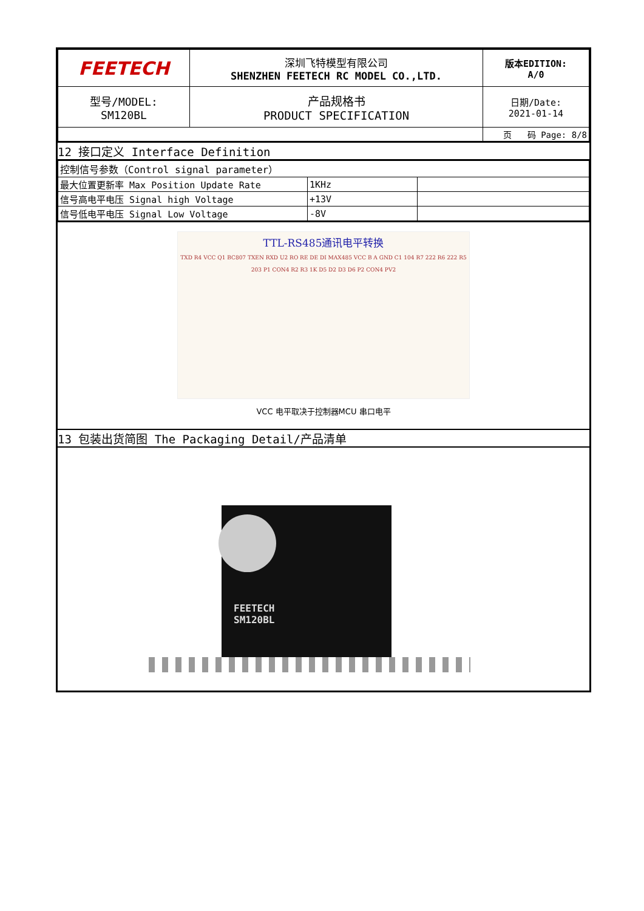| FEETECH | 深圳飞特模型有限公司 SHENZHEN FEETECH RC MODEL CO.,LTD. | 版本EDITION: A/0 |
| 型号/MODEL: SM120BL | 产品规格书 PRODUCT SPECIFICATION | 日期/Date: 2021-01-14 |
| | | 页 码 Page: 8/8 |
12 接口定义 Interface Definition
| 控制信号参数（Control signal parameter） | | |
| 最大位置更新率 Max Position Update Rate | 1KHz | |
| 信号高电平电压 Signal high Voltage | +13V | |
| 信号低电平电压 Signal Low Voltage | -8V | |
TTL-RS485通讯电平转换
TXD R4 VCC Q1 BC807 TXEN RXD U2 RO RE DE DI MAX485 VCC B A GND C1 104 R7 222 R6 222 R5 203 P1 CON4 R2 R3 1K D5 D2 D3 D6 P2 CON4 PV2
VCC 电平取决于控制器MCU 串口电平
13 包装出货简图 The Packaging Detail/产品清单
FEETECH
SM120BL